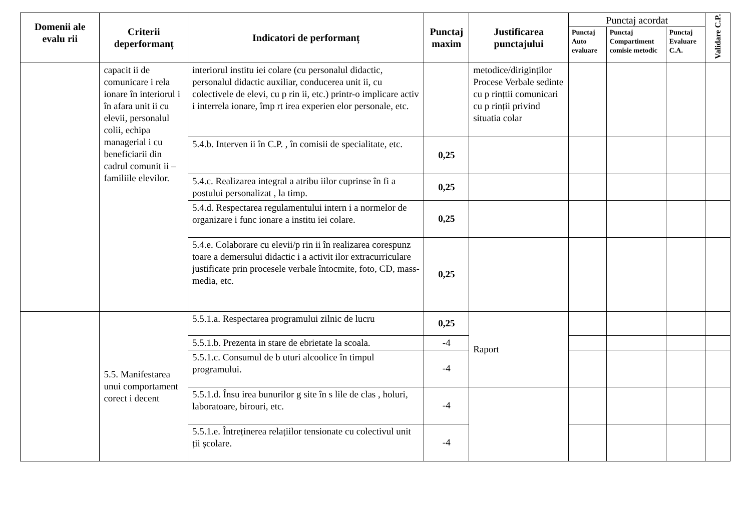| Domenii ale evalu rii | Criterii deperformanț | Indicatori de performanț | Punctaj maxim | Justificarea punctajului | Punctaj acordat | | | Validare C.P. |
| --- | --- | --- | --- | --- | --- | --- | --- | --- |
| | | | | | Punctaj Auto evaluare | Punctaj Compartiment comisie metodic | Punctaj Evaluare C.A. | |
| | capacit ii de comunicare i rela ionare în interiorul i în afara unit ii cu elevii, personalul colii, echipa managerial i cu beneficiarii din cadrul comunit ii –familiile elevilor. | interiorul institu iei colare (cu personalul didactic, personalul didactic auxiliar, conducerea unit ii, cu colectivele de elevi, cu p rin ii, etc.) printr-o implicare activ i interrela ionare, împ rt irea experien elor personale, etc. | | metodice/diriginților Procese Verbale sedinte cu p rințtii comunicari cu p rinții privind situatia colar | | | | |
| | | 5.4.b. Interven ii în C.P. , în comisii de specialitate, etc. | 0,25 | | | | | |
| | | 5.4.c. Realizarea integral a atribu iilor cuprinse în fi a postului personalizat , la timp. | 0,25 | | | | | |
| | | 5.4.d. Respectarea regulamentului intern i a normelor de organizare i func ionare a institu iei colare. | 0,25 | | | | | |
| | | 5.4.e. Colaborare cu elevii/p rin ii în realizarea corespunz toare a demersului didactic i a activit ilor extracurriculare justificate prin procesele verbale întocmite, foto, CD, mass-media, etc. | 0,25 | | | | | |
| | 5.5. Manifestarea unui comportament corect i decent | 5.5.1.a. Respectarea programului zilnic de lucru | 0,25 | Raport | | | | |
| | | 5.5.1.b. Prezenta in stare de ebrietate la scoala. | -4 | | | | | |
| | | 5.5.1.c. Consumul de b uturi alcoolice în timpul programului. | -4 | | | | | |
| | | 5.5.1.d. Însu irea bunurilor g site în s lile de clas , holuri, laboratoare, birouri, etc. | -4 | | | | | |
| | | 5.5.1.e. Întreținerea relațiilor tensionate cu colectivul unit ții școlare. | -4 | | | | | |